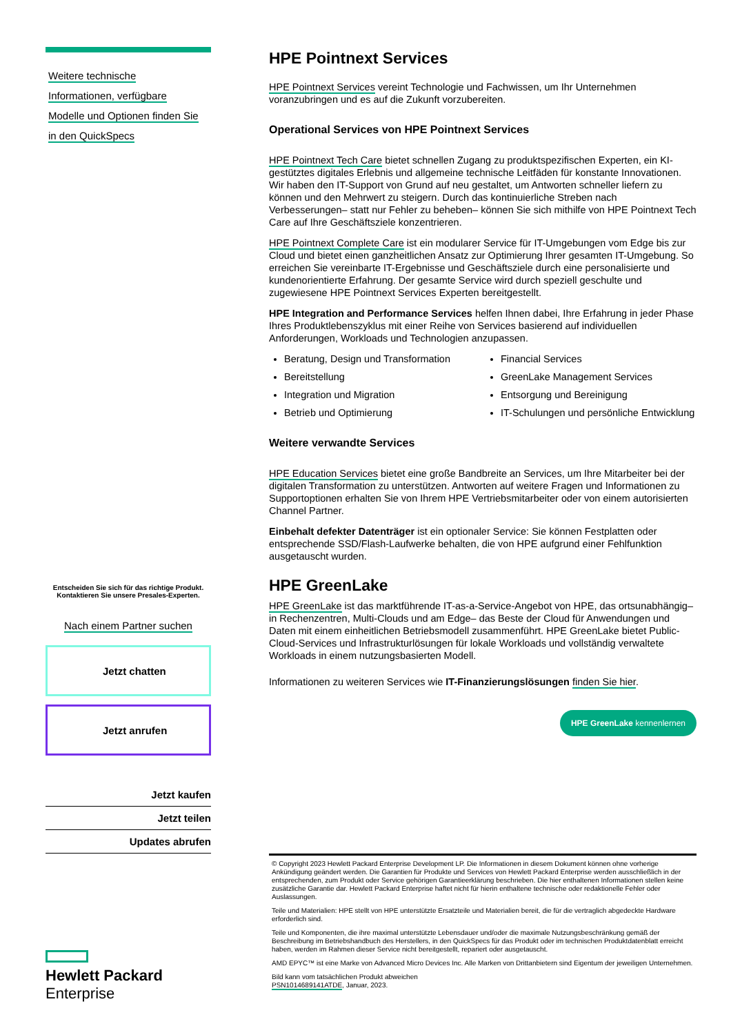Weitere technische
Informationen, verfügbare
Modelle und Optionen finden Sie
in den QuickSpecs
Entscheiden Sie sich für das richtige Produkt.
Kontaktieren Sie unsere Presales-Experten.
Nach einem Partner suchen
Jetzt chatten
Jetzt anrufen
Jetzt kaufen
Jetzt teilen
Updates abrufen
Hewlett Packard
Enterprise
HPE Pointnext Services
HPE Pointnext Services vereint Technologie und Fachwissen, um Ihr Unternehmen voranzubringen und es auf die Zukunft vorzubereiten.
Operational Services von HPE Pointnext Services
HPE Pointnext Tech Care bietet schnellen Zugang zu produktspezifischen Experten, ein KI-gestütztes digitales Erlebnis und allgemeine technische Leitfäden für konstante Innovationen. Wir haben den IT-Support von Grund auf neu gestaltet, um Antworten schneller liefern zu können und den Mehrwert zu steigern. Durch das kontinuierliche Streben nach Verbesserungen– statt nur Fehler zu beheben– können Sie sich mithilfe von HPE Pointnext Tech Care auf Ihre Geschäftsziele konzentrieren.
HPE Pointnext Complete Care ist ein modularer Service für IT-Umgebungen vom Edge bis zur Cloud und bietet einen ganzheitlichen Ansatz zur Optimierung Ihrer gesamten IT-Umgebung. So erreichen Sie vereinbarte IT-Ergebnisse und Geschäftsziele durch eine personalisierte und kundenorientierte Erfahrung. Der gesamte Service wird durch speziell geschulte und zugewiesene HPE Pointnext Services Experten bereitgestellt.
HPE Integration and Performance Services helfen Ihnen dabei, Ihre Erfahrung in jeder Phase Ihres Produktlebenszyklus mit einer Reihe von Services basierend auf individuellen Anforderungen, Workloads und Technologien anzupassen.
Beratung, Design und Transformation
Financial Services
Bereitstellung
GreenLake Management Services
Integration und Migration
Entsorgung und Bereinigung
Betrieb und Optimierung
IT-Schulungen und persönliche Entwicklung
Weitere verwandte Services
HPE Education Services bietet eine große Bandbreite an Services, um Ihre Mitarbeiter bei der digitalen Transformation zu unterstützen. Antworten auf weitere Fragen und Informationen zu Supportoptionen erhalten Sie von Ihrem HPE Vertriebsmitarbeiter oder von einem autorisierten Channel Partner.
Einbehalt defekter Datenträger ist ein optionaler Service: Sie können Festplatten oder entsprechende SSD/Flash-Laufwerke behalten, die von HPE aufgrund einer Fehlfunktion ausgetauscht wurden.
HPE GreenLake
HPE GreenLake ist das marktführende IT-as-a-Service-Angebot von HPE, das ortsunabhängig– in Rechenzentren, Multi-Clouds und am Edge– das Beste der Cloud für Anwendungen und Daten mit einem einheitlichen Betriebsmodell zusammenführt. HPE GreenLake bietet Public-Cloud-Services und Infrastrukturlösungen für lokale Workloads und vollständig verwaltete Workloads in einem nutzungsbasierten Modell.
Informationen zu weiteren Services wie IT-Finanzierungslösungen finden Sie hier.
HPE GreenLake kennenlernen
© Copyright 2023 Hewlett Packard Enterprise Development LP. Die Informationen in diesem Dokument können ohne vorherige Ankündigung geändert werden. Die Garantien für Produkte und Services von Hewlett Packard Enterprise werden ausschließlich in der entsprechenden, zum Produkt oder Service gehörigen Garantieerklärung beschrieben. Die hier enthaltenen Informationen stellen keine zusätzliche Garantie dar. Hewlett Packard Enterprise haftet nicht für hierin enthaltene technische oder redaktionelle Fehler oder Auslassungen.
Teile und Materialien: HPE stellt von HPE unterstützte Ersatzteile und Materialien bereit, die für die vertraglich abgedeckte Hardware erforderlich sind.
Teile und Komponenten, die ihre maximal unterstützte Lebensdauer und/oder die maximale Nutzungsbeschränkung gemäß der Beschreibung im Betriebshandbuch des Herstellers, in den QuickSpecs für das Produkt oder im technischen Produktdatenblatt erreicht haben, werden im Rahmen dieser Service nicht bereitgestellt, repariert oder ausgetauscht.
AMD EPYC™ ist eine Marke von Advanced Micro Devices Inc. Alle Marken von Drittanbietern sind Eigentum der jeweiligen Unternehmen.
Bild kann vom tatsächlichen Produkt abweichen
PSN1014689141ATDE, Januar, 2023.